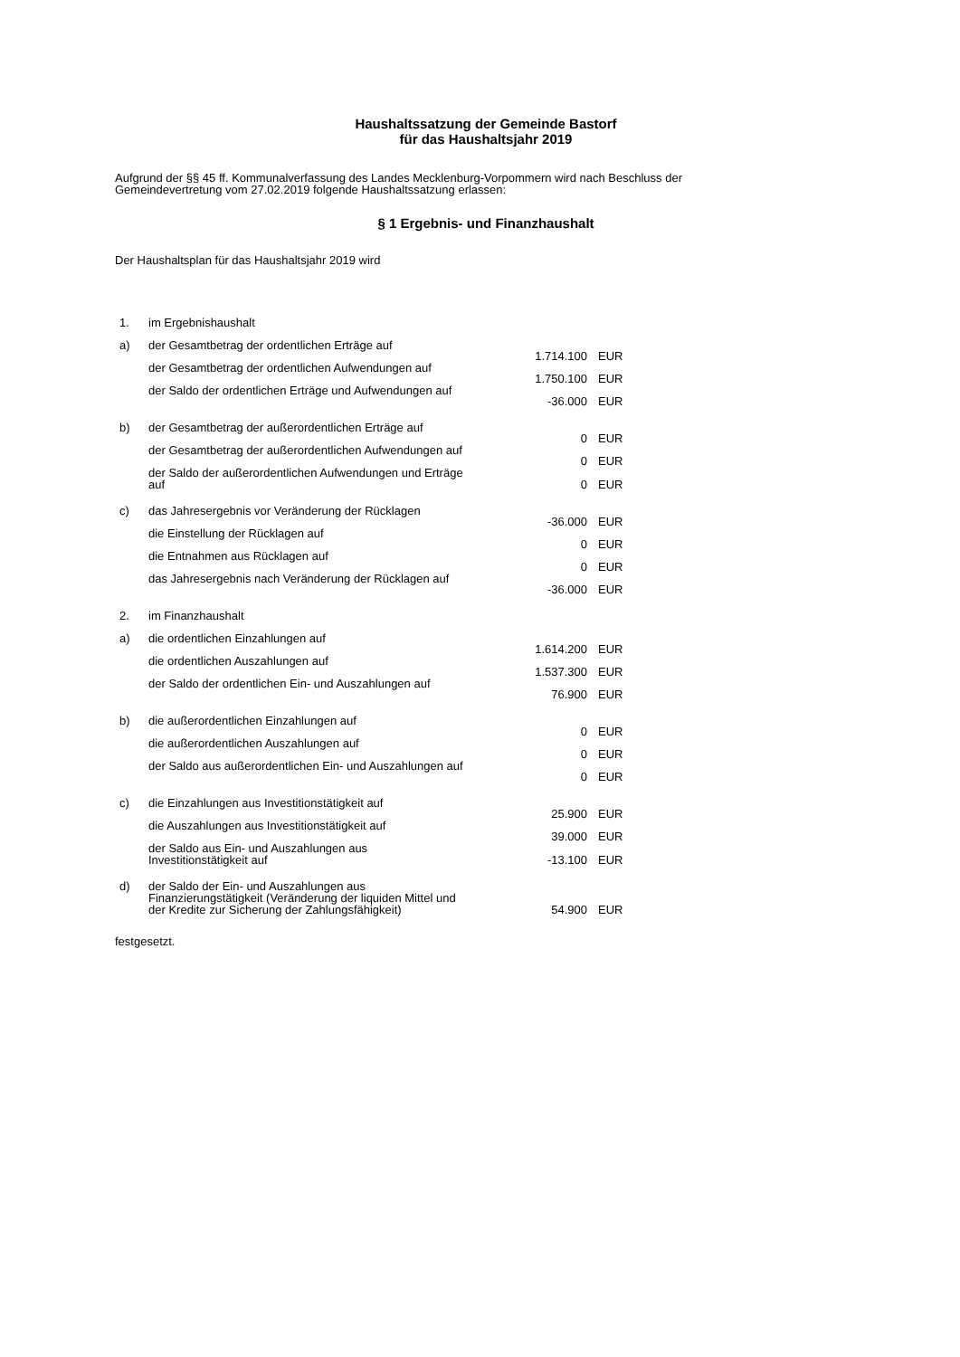Haushaltssatzung der Gemeinde Bastorf
für das Haushaltsjahr 2019
Aufgrund der §§ 45 ff. Kommunalverfassung des Landes Mecklenburg-Vorpommern wird nach Beschluss der
Gemeindevertretung vom 27.02.2019 folgende Haushaltssatzung erlassen:
§ 1 Ergebnis- und Finanzhaushalt
Der Haushaltsplan für das Haushaltsjahr 2019 wird
| 1. | im Ergebnishaushalt | | |
| a) | der Gesamtbetrag der ordentlichen Erträge auf | 1.714.100 | EUR |
| | der Gesamtbetrag der ordentlichen Aufwendungen auf | 1.750.100 | EUR |
| | der Saldo der ordentlichen Erträge und Aufwendungen auf | -36.000 | EUR |
| b) | der Gesamtbetrag der außerordentlichen Erträge auf | 0 | EUR |
| | der Gesamtbetrag der außerordentlichen Aufwendungen auf | 0 | EUR |
| | der Saldo der außerordentlichen Aufwendungen und Erträge auf | 0 | EUR |
| c) | das Jahresergebnis vor Veränderung der Rücklagen | -36.000 | EUR |
| | die Einstellung der Rücklagen auf | 0 | EUR |
| | die Entnahmen aus Rücklagen auf | 0 | EUR |
| | das Jahresergebnis nach Veränderung der Rücklagen auf | -36.000 | EUR |
| 2. | im Finanzhaushalt | | |
| a) | die ordentlichen Einzahlungen auf | 1.614.200 | EUR |
| | die ordentlichen Auszahlungen auf | 1.537.300 | EUR |
| | der Saldo der ordentlichen Ein- und Auszahlungen auf | 76.900 | EUR |
| b) | die außerordentlichen Einzahlungen auf | 0 | EUR |
| | die außerordentlichen Auszahlungen auf | 0 | EUR |
| | der Saldo aus außerordentlichen Ein- und Auszahlungen auf | 0 | EUR |
| c) | die Einzahlungen aus Investitionstätigkeit auf | 25.900 | EUR |
| | die Auszahlungen aus Investitionstätigkeit auf | 39.000 | EUR |
| | der Saldo aus Ein- und Auszahlungen aus Investitionstätigkeit auf | -13.100 | EUR |
| d) | der Saldo der Ein- und Auszahlungen aus Finanzierungstätigkeit (Veränderung der liquiden Mittel und der Kredite zur Sicherung der Zahlungsfähigkeit) | 54.900 | EUR |
festgesetzt.